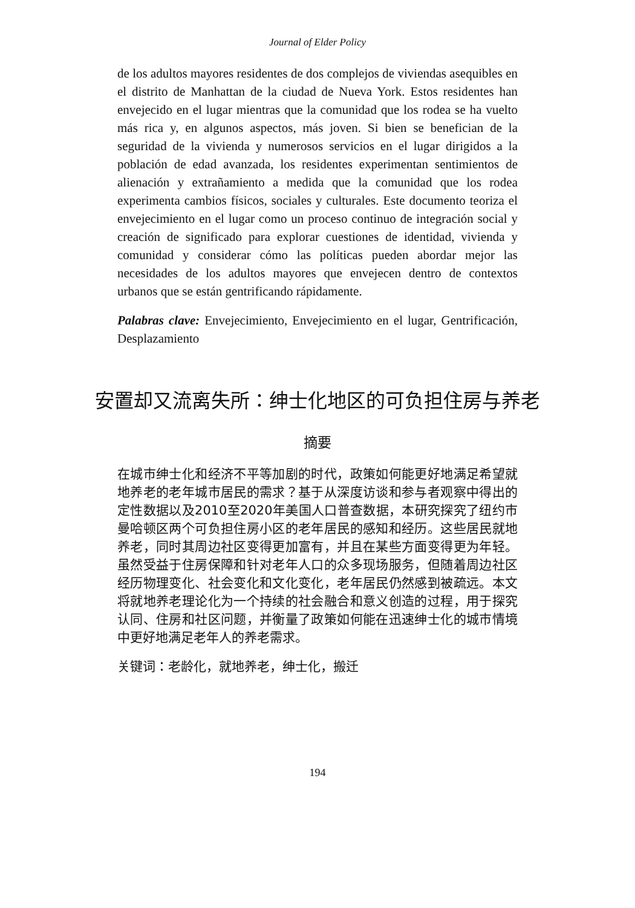Journal of Elder Policy
de los adultos mayores residentes de dos complejos de viviendas asequibles en el distrito de Manhattan de la ciudad de Nueva York. Estos residentes han envejecido en el lugar mientras que la comunidad que los rodea se ha vuelto más rica y, en algunos aspectos, más joven. Si bien se benefician de la seguridad de la vivienda y numerosos servicios en el lugar dirigidos a la población de edad avanzada, los residentes experimentan sentimientos de alienación y extrañamiento a medida que la comunidad que los rodea experimenta cambios físicos, sociales y culturales. Este documento teoriza el envejecimiento en el lugar como un proceso continuo de integración social y creación de significado para explorar cuestiones de identidad, vivienda y comunidad y considerar cómo las políticas pueden abordar mejor las necesidades de los adultos mayores que envejecen dentro de contextos urbanos que se están gentrificando rápidamente.
Palabras clave: Envejecimiento, Envejecimiento en el lugar, Gentrificación, Desplazamiento
安置却又流离失所：绅士化地区的可负担住房与养老
摘要
在城市绅士化和经济不平等加剧的时代，政策如何能更好地满足希望就地养老的老年城市居民的需求？基于从深度访谈和参与者观察中得出的定性数据以及2010至2020年美国人口普查数据，本研究探究了纽约市曼哈顿区两个可负担住房小区的老年居民的感知和经历。这些居民就地养老，同时其周边社区变得更加富有，并且在某些方面变得更为年轻。虽然受益于住房保障和针对老年人口的众多现场服务，但随着周边社区经历物理变化、社会变化和文化变化，老年居民仍然感到被疏远。本文将就地养老理论化为一个持续的社会融合和意义创造的过程，用于探究认同、住房和社区问题，并衡量了政策如何能在迅速绅士化的城市情境中更好地满足老年人的养老需求。
关键词：老龄化，就地养老，绅士化，搬迁
194